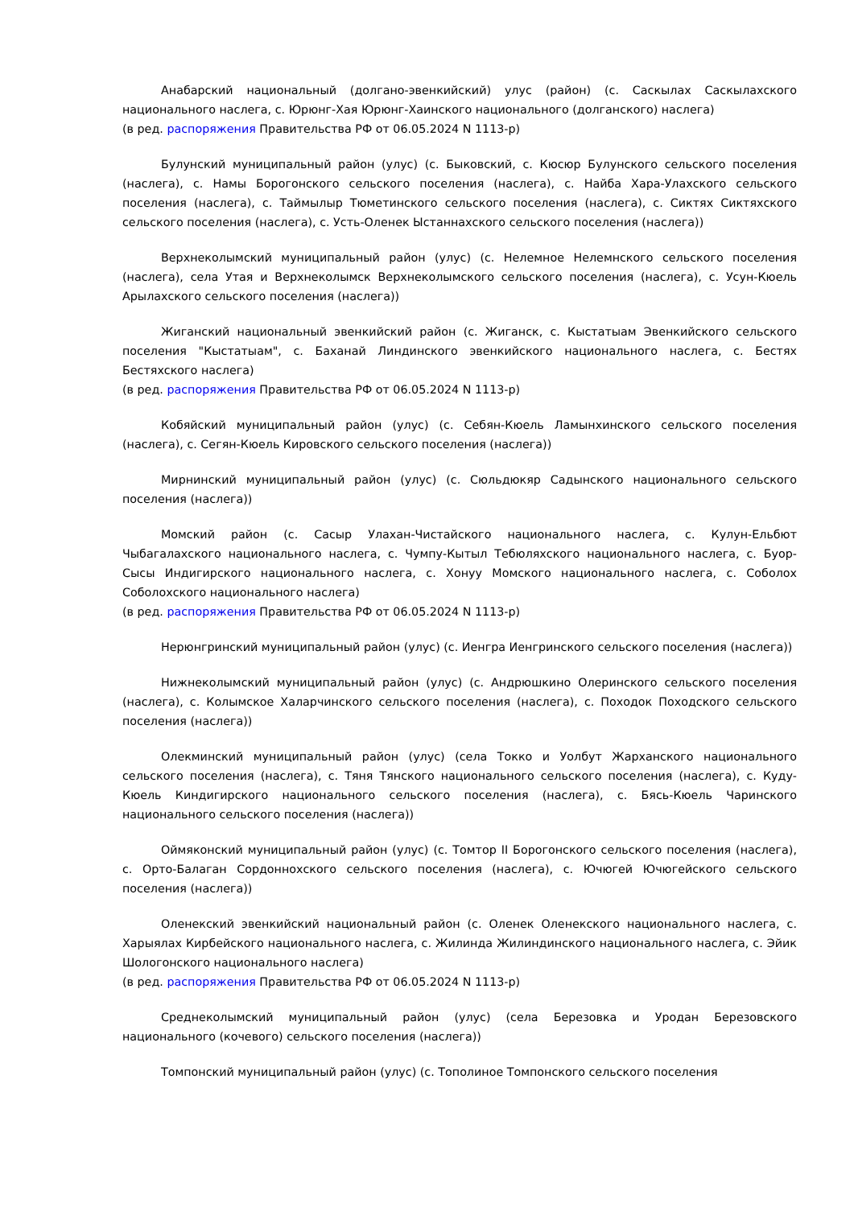Анабарский национальный (долгано-эвенкийский) улус (район) (с. Саскылах Саскылахского национального наслега, с. Юрюнг-Хая Юрюнг-Хаинского национального (долганского) наслега)
(в ред. распоряжения Правительства РФ от 06.05.2024 N 1113-р)
Булунский муниципальный район (улус) (с. Быковский, с. Кюсюр Булунского сельского поселения (наслега), с. Намы Борогонского сельского поселения (наслега), с. Найба Хара-Улахского сельского поселения (наслега), с. Таймылыр Тюметинского сельского поселения (наслега), с. Сиктях Сиктяхского сельского поселения (наслега), с. Усть-Оленек Ыстаннахского сельского поселения (наслега))
Верхнеколымский муниципальный район (улус) (с. Нелемное Нелемнского сельского поселения (наслега), села Утая и Верхнеколымск Верхнеколымского сельского поселения (наслега), с. Усун-Кюель Арылахского сельского поселения (наслега))
Жиганский национальный эвенкийский район (с. Жиганск, с. Кыстатыам Эвенкийского сельского поселения "Кыстатыам", с. Баханай Линдинского эвенкийского национального наслега, с. Бестях Бестяхского наслега)
(в ред. распоряжения Правительства РФ от 06.05.2024 N 1113-р)
Кобяйский муниципальный район (улус) (с. Себян-Кюель Ламынхинского сельского поселения (наслега), с. Сегян-Кюель Кировского сельского поселения (наслега))
Мирнинский муниципальный район (улус) (с. Сюльдюкяр Садынского национального сельского поселения (наслега))
Момский район (с. Сасыр Улахан-Чистайского национального наслега, с. Кулун-Ельбют Чыбагалахского национального наслега, с. Чумпу-Кытыл Тебюляхского национального наслега, с. Буор-Сысы Индигирского национального наслега, с. Хонуу Момского национального наслега, с. Соболох Соболохского национального наслега)
(в ред. распоряжения Правительства РФ от 06.05.2024 N 1113-р)
Нерюнгринский муниципальный район (улус) (с. Иенгра Иенгринского сельского поселения (наслега))
Нижнеколымский муниципальный район (улус) (с. Андрюшкино Олеринского сельского поселения (наслега), с. Колымское Халарчинского сельского поселения (наслега), с. Походок Походского сельского поселения (наслега))
Олекминский муниципальный район (улус) (села Токко и Уолбут Жарханского национального сельского поселения (наслега), с. Тяня Тянского национального сельского поселения (наслега), с. Куду-Кюель Киндигирского национального сельского поселения (наслега), с. Бясь-Кюель Чаринского национального сельского поселения (наслега))
Оймяконский муниципальный район (улус) (с. Томтор II Борогонского сельского поселения (наслега), с. Орто-Балаган Сордоннохского сельского поселения (наслега), с. Ючюгей Ючюгейского сельского поселения (наслега))
Оленекский эвенкийский национальный район (с. Оленек Оленекского национального наслега, с. Харыялах Кирбейского национального наслега, с. Жилинда Жилиндинского национального наслега, с. Эйик Шологонского национального наслега)
(в ред. распоряжения Правительства РФ от 06.05.2024 N 1113-р)
Среднеколымский муниципальный район (улус) (села Березовка и Уродан Березовского национального (кочевого) сельского поселения (наслега))
Томпонский муниципальный район (улус) (с. Тополиное Томпонского сельского поселения